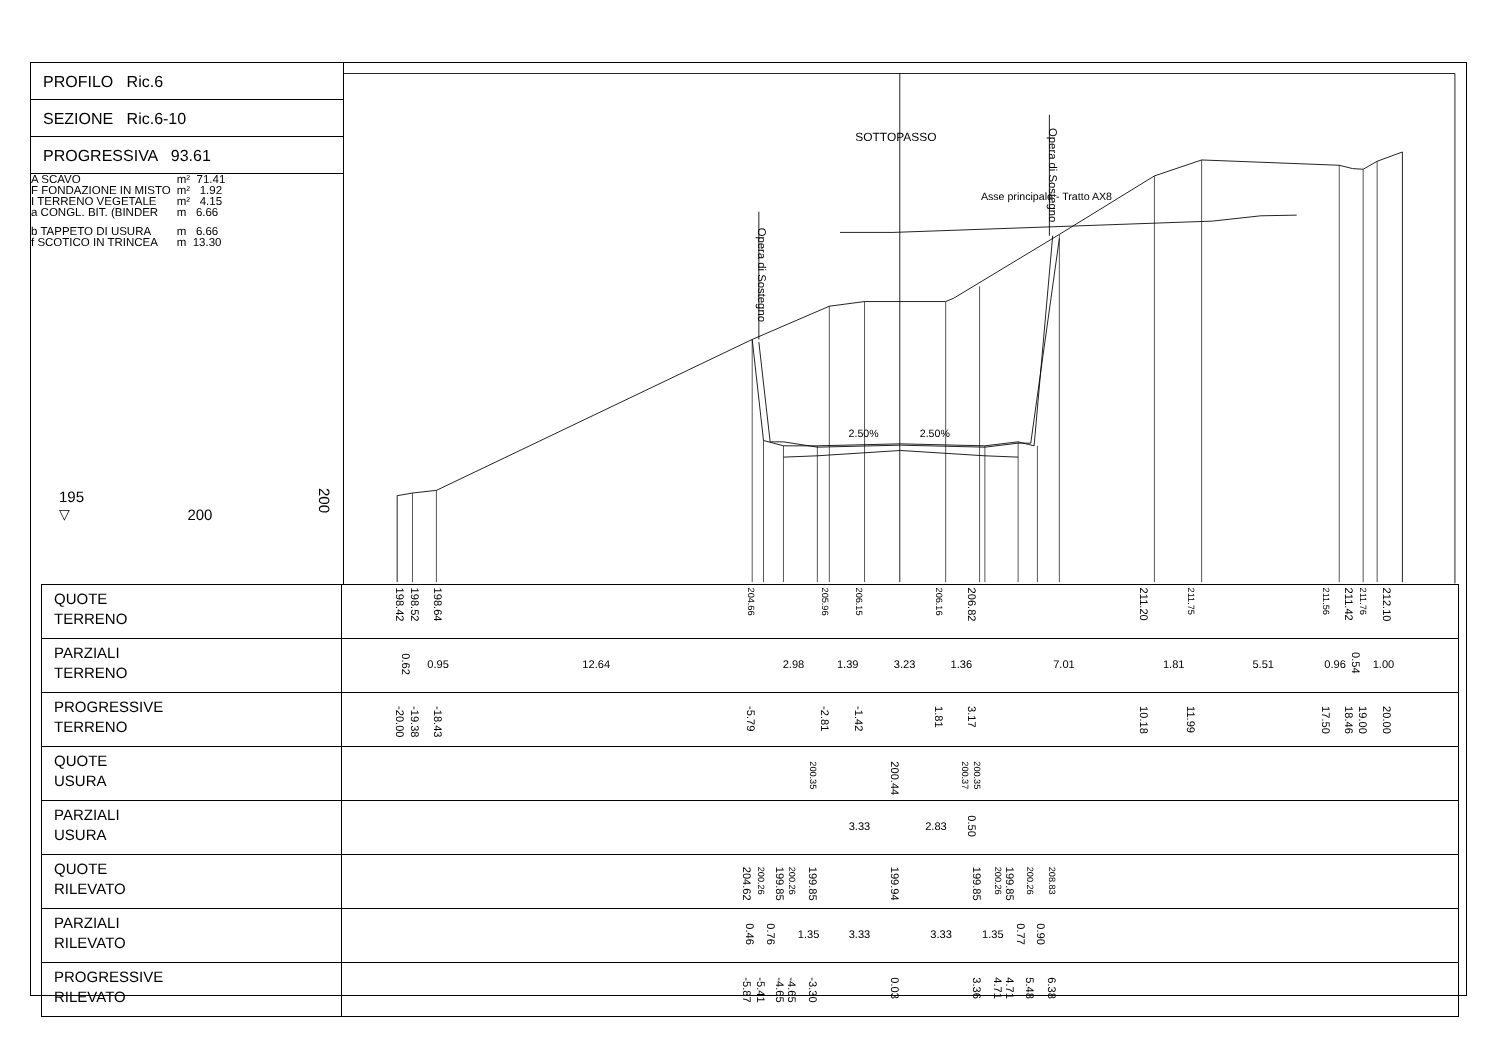PROFILO Ric.6
SEZIONE Ric.6-10
PROGRESSIVA 93.61
| A SCAVO | m² 71.41 |
| F FONDAZIONE IN MISTO | m² 1.92 |
| I TERRENO VEGETALE | m² 4.15 |
| a CONGL. BIT. (BINDER | m 6.66 |
| b TAPPETO DI USURA | m 6.66 |
| f SCOTICO IN TRINCEA | m 13.30 |
195
▽ 200 200
SOTTOPASSO
Asse principale - Tratto AX8
Opera di Sostegno
Opera di Sostegno
2.50%
2.50%
| QUOTE TERRENO | 198.42 198.52 198.64 204.66 205.96 206.15 206.16 206.82 211.20 211.75 211.56 211.42 211.76 212.10 |
| PARZIALI TERRENO | 0.62 0.95 12.64 2.98 1.39 3.23 1.36 7.01 1.81 5.51 0.96 0.54 1.00 |
| PROGRESSIVE TERRENO | -20.00 -19.38 -18.43 -5.79 -2.81 -1.42 1.81 3.17 10.18 11.99 17.50 18.46 19.00 20.00 |
| QUOTE USURA | 200.35 200.44 200.37 200.35 |
| PARZIALI USURA | 3.33 2.83 0.50 |
| QUOTE RILEVATO | 204.62 200.26 199.85 200.26 199.85 199.94 199.85 200.26 199.85 200.26 208.83 |
| PARZIALI RILEVATO | 0.46 0.76 1.35 3.33 3.33 1.35 0.77 0.90 |
| PROGRESSIVE RILEVATO | -5.87 -5.41 -4.65 -4.65 -3.30 0.03 3.36 4.71 4.71 5.48 6.38 |